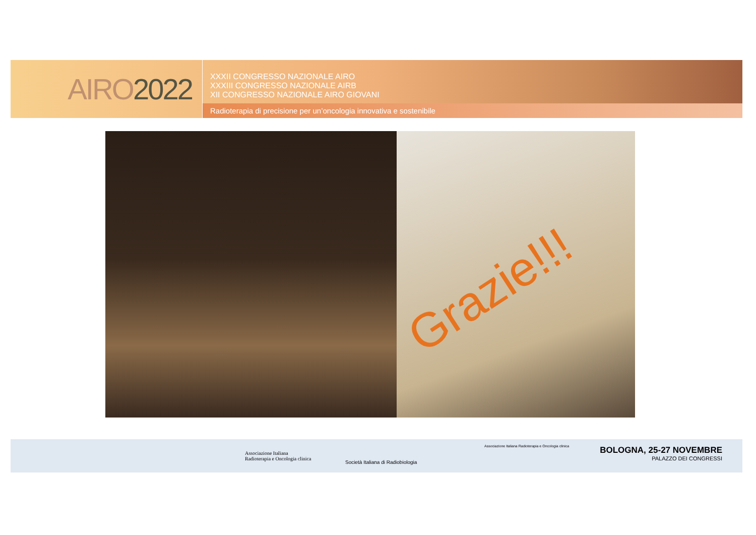AIRO 2022
XXXII CONGRESSO NAZIONALE AIRO
XXXIII CONGRESSO NAZIONALE AIRB
XII CONGRESSO NAZIONALE AIRO GIOVANI
Radioterapia di precisione per un’oncologia innovativa e sostenibile
Grazie!!!
Associazione Italiana
Radioterapia e Oncologia clinica
Società Italiana di Radiobiologia
Associazione Italiana Radioterapia e Oncologia clinica
BOLOGNA, 25-27 NOVEMBRE
PALAZZO DEI CONGRESSI